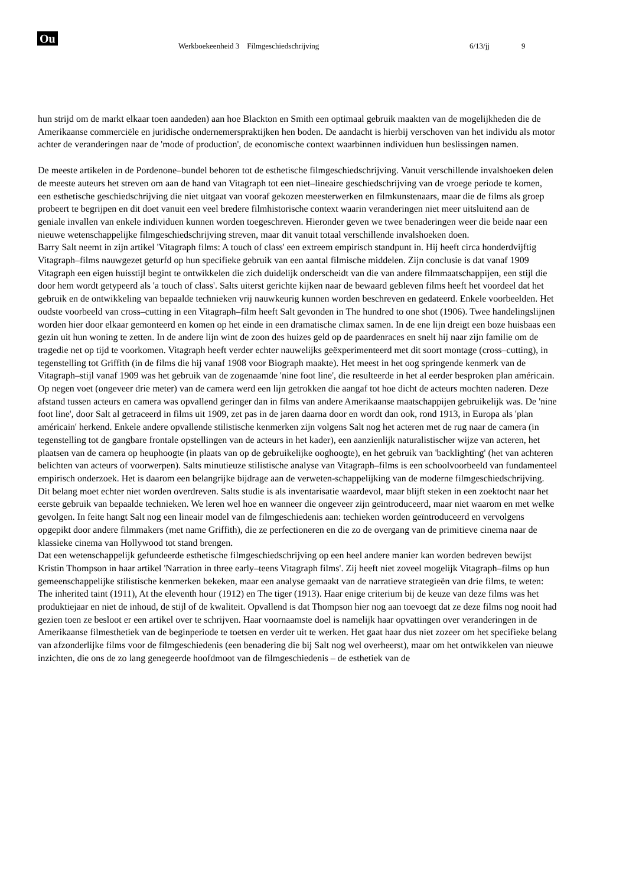Ou
Werkboekeenheid 3 Filmgeschiedschrijving 6/13/jj 9
hun strijd om de markt elkaar toen aandeden) aan hoe Blackton en Smith een optimaal gebruik maakten van de mogelijkheden die de Amerikaanse commerciële en juridische ondernemerspraktijken hen boden. De aandacht is hierbij verschoven van het individu als motor achter de veranderingen naar de 'mode of production', de economische context waarbinnen individuen hun beslissingen namen.
De meeste artikelen in de Pordenone–bundel behoren tot de esthetische filmgeschiedschrijving. Vanuit verschillende invalshoeken delen de meeste auteurs het streven om aan de hand van Vitagraph tot een niet–lineaire geschiedschrijving van de vroege periode te komen, een esthetische geschiedschrijving die niet uitgaat van vooraf gekozen meesterwerken en filmkunstenaars, maar die de films als groep probeert te begrijpen en dit doet vanuit een veel bredere filmhistorische context waarin veranderingen niet meer uitsluitend aan de geniale invallen van enkele individuen kunnen worden toegeschreven. Hieronder geven we twee benaderingen weer die beide naar een nieuwe wetenschappelijke filmgeschiedschrijving streven, maar dit vanuit totaal verschillende invalshoeken doen.
Barry Salt neemt in zijn artikel 'Vitagraph films: A touch of class' een extreem empirisch standpunt in. Hij heeft circa honderdvijftig Vitagraph–films nauwgezet geturfd op hun specifieke gebruik van een aantal filmische middelen. Zijn conclusie is dat vanaf 1909 Vitagraph een eigen huisstijl begint te ontwikkelen die zich duidelijk onderscheidt van die van andere filmmaatschappijen, een stijl die door hem wordt getypeerd als 'a touch of class'. Salts uiterst gerichte kijken naar de bewaard gebleven films heeft het voordeel dat het gebruik en de ontwikkeling van bepaalde technieken vrij nauwkeurig kunnen worden beschreven en gedateerd. Enkele voorbeelden. Het oudste voorbeeld van cross–cutting in een Vitagraph–film heeft Salt gevonden in The hundred to one shot (1906). Twee handelingslijnen worden hier door elkaar gemonteerd en komen op het einde in een dramatische climax samen. In de ene lijn dreigt een boze huisbaas een gezin uit hun woning te zetten. In de andere lijn wint de zoon des huizes geld op de paardenraces en snelt hij naar zijn familie om de tragedie net op tijd te voorkomen. Vitagraph heeft verder echter nauwelijks geëxperimenteerd met dit soort montage (cross–cutting), in tegenstelling tot Griffith (in de films die hij vanaf 1908 voor Biograph maakte). Het meest in het oog springende kenmerk van de Vitagraph–stijl vanaf 1909 was het gebruik van de zogenaamde 'nine foot line', die resulteerde in het al eerder besproken plan américain. Op negen voet (ongeveer drie meter) van de camera werd een lijn getrokken die aangaf tot hoe dicht de acteurs mochten naderen. Deze afstand tussen acteurs en camera was opvallend geringer dan in films van andere Amerikaanse maatschappijen gebruikelijk was. De 'nine foot line', door Salt al getraceerd in films uit 1909, zet pas in de jaren daarna door en wordt dan ook, rond 1913, in Europa als 'plan américain' herkend. Enkele andere opvallende stilistische kenmerken zijn volgens Salt nog het acteren met de rug naar de camera (in tegenstelling tot de gangbare frontale opstellingen van de acteurs in het kader), een aanzienlijk naturalistischer wijze van acteren, het plaatsen van de camera op heuphoogte (in plaats van op de gebruikelijke ooghoogte), en het gebruik van 'backlighting' (het van achteren belichten van acteurs of voorwerpen). Salts minutieuze stilistische analyse van Vitagraph–films is een schoolvoorbeeld van fundamenteel empirisch onderzoek. Het is daarom een belangrijke bijdrage aan de verweten-schappelijking van de moderne filmgeschiedschrijving. Dit belang moet echter niet worden overdreven. Salts studie is als inventarisatie waardevol, maar blijft steken in een zoektocht naar het eerste gebruik van bepaalde technieken. We leren wel hoe en wanneer die ongeveer zijn geïntroduceerd, maar niet waarom en met welke gevolgen. In feite hangt Salt nog een lineair model van de filmgeschiedenis aan: techieken worden geïntroduceerd en vervolgens opgepikt door andere filmmakers (met name Griffith), die ze perfectioneren en die zo de overgang van de primitieve cinema naar de klassieke cinema van Hollywood tot stand brengen.
Dat een wetenschappelijk gefundeerde esthetische filmgeschiedschrijving op een heel andere manier kan worden bedreven bewijst Kristin Thompson in haar artikel 'Narration in three early–teens Vitagraph films'. Zij heeft niet zoveel mogelijk Vitagraph–films op hun gemeenschappelijke stilistische kenmerken bekeken, maar een analyse gemaakt van de narratieve strategieën van drie films, te weten: The inherited taint (1911), At the eleventh hour (1912) en The tiger (1913). Haar enige criterium bij de keuze van deze films was het produktiejaar en niet de inhoud, de stijl of de kwaliteit. Opvallend is dat Thompson hier nog aan toevoegt dat ze deze films nog nooit had gezien toen ze besloot er een artikel over te schrijven. Haar voornaamste doel is namelijk haar opvattingen over veranderingen in de Amerikaanse filmesthetiek van de beginperiode te toetsen en verder uit te werken. Het gaat haar dus niet zozeer om het specifieke belang van afzonderlijke films voor de filmgeschiedenis (een benadering die bij Salt nog wel overheerst), maar om het ontwikkelen van nieuwe inzichten, die ons de zo lang genegeerde hoofdmoot van de filmgeschiedenis – de esthetiek van de